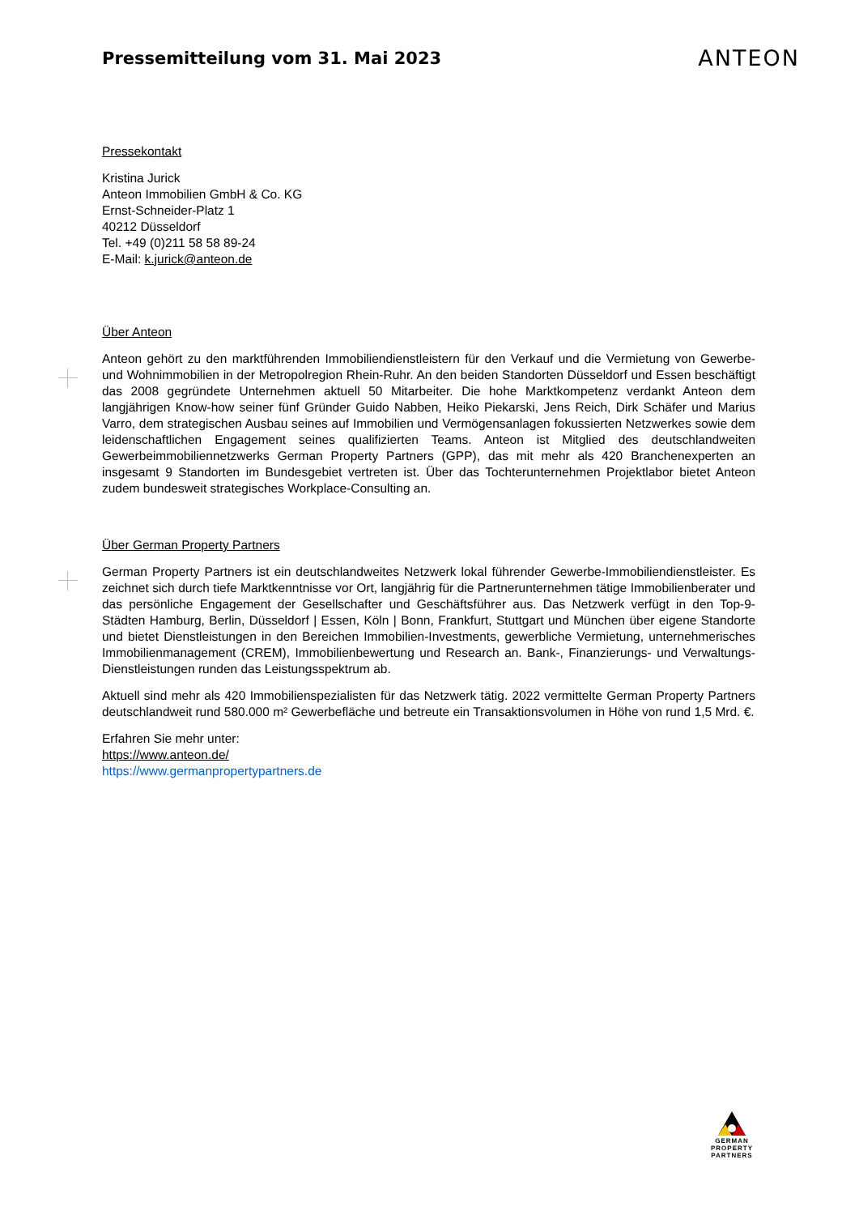Pressemitteilung vom 31. Mai 2023
ANTEON
Pressekontakt
Kristina Jurick
Anteon Immobilien GmbH & Co. KG
Ernst-Schneider-Platz 1
40212 Düsseldorf
Tel. +49 (0)211 58 58 89-24
E-Mail: k.jurick@anteon.de
Über Anteon
Anteon gehört zu den marktführenden Immobiliendienstleistern für den Verkauf und die Vermietung von Gewerbe- und Wohnimmobilien in der Metropolregion Rhein-Ruhr. An den beiden Standorten Düsseldorf und Essen beschäftigt das 2008 gegründete Unternehmen aktuell 50 Mitarbeiter. Die hohe Marktkompetenz verdankt Anteon dem langjährigen Know-how seiner fünf Gründer Guido Nabben, Heiko Piekarski, Jens Reich, Dirk Schäfer und Marius Varro, dem strategischen Ausbau seines auf Immobilien und Vermögensanlagen fokussierten Netzwerkes sowie dem leidenschaftlichen Engagement seines qualifizierten Teams. Anteon ist Mitglied des deutschlandweiten Gewerbeimmobiliennetzwerks German Property Partners (GPP), das mit mehr als 420 Branchenexperten an insgesamt 9 Standorten im Bundesgebiet vertreten ist. Über das Tochterunternehmen Projektlabor bietet Anteon zudem bundesweit strategisches Workplace-Consulting an.
Über German Property Partners
German Property Partners ist ein deutschlandweites Netzwerk lokal führender Gewerbe-Immobiliendienstleister. Es zeichnet sich durch tiefe Marktkenntnisse vor Ort, langjährig für die Partnerunternehmen tätige Immobilienberater und das persönliche Engagement der Gesellschafter und Geschäftsführer aus. Das Netzwerk verfügt in den Top-9-Städten Hamburg, Berlin, Düsseldorf | Essen, Köln | Bonn, Frankfurt, Stuttgart und München über eigene Standorte und bietet Dienstleistungen in den Bereichen Immobilien-Investments, gewerbliche Vermietung, unternehmerisches Immobilienmanagement (CREM), Immobilienbewertung und Research an. Bank-, Finanzierungs- und Verwaltungs-Dienstleistungen runden das Leistungsspektrum ab.
Aktuell sind mehr als 420 Immobilienspezialisten für das Netzwerk tätig. 2022 vermittelte German Property Partners deutschlandweit rund 580.000 m² Gewerbefläche und betreute ein Transaktionsvolumen in Höhe von rund 1,5 Mrd. €.
Erfahren Sie mehr unter:
https://www.anteon.de/
https://www.germanpropertypartners.de
GERMAN
PROPERTY
PARTNERS